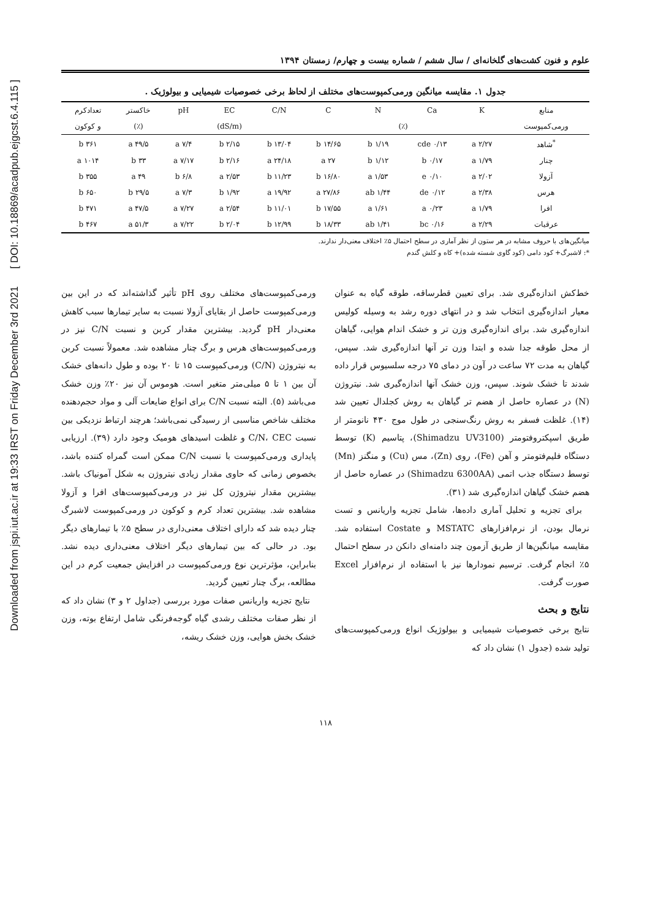Downloaded from jspi.iut.ac.ir at 19:33 IRST on Friday December 3rd 2021 [ DOI: 10.18869/acadpub.ejgcst.6.4.115 ]
علوم و فنون کشت‌های گلخانه‌ای / سال ششم / شماره بیست و چهارم/ زمستان ۱۳۹۴
جدول ۱. مقایسه میانگین ورمی‌کمپوست‌های مختلف از لحاظ برخی خصوصیات شیمیایی و بیولوژیک .
| منابع | K | Ca | N | C | C/N | EC | pH | خاکستر | تعدادکرم |
| --- | --- | --- | --- | --- | --- | --- | --- | --- | --- |
| ورمی‌کمپوست | (٪) | | | | | (dS/m) | | (٪) | و کوکون |
| <sup>*</sup> شاهد | ۲/۲۷ a | ۰/۱۳ cde | ۱/۱۹ b | ۱۴/۶۵ b | ۱۳/۰۴ b | ۲/۱۵ b | ۷/۴ a | ۴۹/۵ a | ۳۶۱ b |
| چنار | ۱/۷۹ a | ۰/۱۷ b | ۱/۱۲ b | ۲۷ a | ۲۴/۱۸ a | ۲/۱۶ b | ۷/۱۷ a | ۳۳ b | ۱۰۱۴ a |
| آزولا | ۲/۰۲ a | ۰/۱۰ e | ۱/۵۳ a | ۱۶/۸۰ b | ۱۱/۲۳ b | ۲/۵۳ a | ۶/۸ b | ۴۹ a | ۳۵۵ b |
| هرس | ۲/۳۸ a | ۰/۱۲ de | ۱/۴۴ ab | ۲۷/۸۶ a | ۱۹/۹۲ a | ۱/۹۲ b | ۷/۳ a | ۲۹/۵ b | ۶۵۰ b |
| افرا | ۱/۷۹ a | ۰/۲۳ a | ۱/۶۱ a | ۱۷/۵۵ b | ۱۱/۰۱ b | ۲/۵۴ a | ۷/۲۷ a | ۴۷/۵ a | ۴۷۱ b |
| عرقیات | ۲/۲۹ a | ۰/۱۶ bc | ۱/۴۱ ab | ۱۸/۳۳ b | ۱۲/۹۹ b | ۲/۰۴ b | ۷/۲۲ a | ۵۱/۳ a | ۴۶۷ b |
میانگین‌های با حروف مشابه در هر ستون از نظر آماری در سطح احتمال ۵٪ اختلاف معنی‌دار ندارند.
*: لاشبرگ+ کود دامی (کود گاوی شسته شده)+ کاه و کلش گندم
خط‌کش اندازه‌گیری شد. برای تعیین قطرساقه، طوقه گیاه به عنوان معیار اندازه‌گیری انتخاب شد و در انتهای دوره رشد به وسیله کولیس اندازه‌گیری شد. برای اندازه‌گیری وزن تر و خشک اندام هوایی، گیاهان از محل طوقه جدا شده و ابتدا وزن تر آنها اندازه‌گیری شد. سپس، گیاهان به مدت ۷۲ ساعت در آون در دمای ۷۵ درجه سلسیوس قرار داده شدند تا خشک شوند. سپس، وزن خشک آنها اندازه‌گیری شد. نیتروژن (N) در عصاره حاصل از هضم تر گیاهان به روش کجلدال تعیین شد (۱۴). غلظت فسفر به روش رنگ‌سنجی در طول موج ۴۳۰ نانومتر از طریق اسپکتروفتومتر (Shimadzu UV3100)، پتاسیم (K) توسط دستگاه فلیم‌فتومتر و آهن (Fe)، روی (Zn)، مس (Cu) و منگنز (Mn) توسط دستگاه جذب اتمی (Shimadzu 6300AA) در عصاره حاصل از هضم خشک گیاهان اندازه‌گیری شد (۳۱).
برای تجزیه و تحلیل آماری داده‌ها، شامل تجزیه واریانس و تست نرمال بودن، از نرم‌افزارهای MSTATC و Costate استفاده شد. مقایسه میانگین‌ها از طریق آزمون چند دامنه‌ای دانکن در سطح احتمال ۵٪ انجام گرفت. ترسیم نمودارها نیز با استفاده از نرم‌افزار Excel صورت گرفت.
نتایج و بحث
نتایج برخی خصوصیات شیمیایی و بیولوژیک انواع ورمی‌کمپوست‌های تولید شده (جدول ۱) نشان داد که
ورمی‌کمپوست‌های مختلف روی pH تأثیر گذاشته‌اند که در این بین ورمی‌کمپوست حاصل از بقایای آزولا نسبت به سایر تیمارها سبب کاهش معنی‌دار pH گردید. بیشترین مقدار کربن و نسبت C/N نیز در ورمی‌کمپوست‌های هرس و برگ چنار مشاهده شد. معمولاً نسبت کربن به نیتروژن (C/N) ورمی‌کمپوست ۱۵ تا ۲۰ بوده و طول دانه‌های خشک آن بین ۱ تا ۵ میلی‌متر متغیر است. هوموس آن نیز ۲۰٪ وزن خشک می‌باشد (۵). البته نسبت C/N برای انواع ضایعات آلی و مواد حجم‌دهنده مختلف شاخص مناسبی از رسیدگی نمی‌باشد؛ هرچند ارتباط نزدیکی بین نسبت C/N، CEC و غلظت اسیدهای هومیک وجود دارد (۳۹). ارزیابی پایداری ورمی‌کمپوست با نسبت C/N ممکن است گمراه کننده باشد، بخصوص زمانی که حاوی مقدار زیادی نیتروژن به شکل آمونیاک باشد. بیشترین مقدار نیتروژن کل نیز در ورمی‌کمپوست‌های افرا و آزولا مشاهده شد. بیشترین تعداد کرم و کوکون در ورمی‌کمپوست لاشبرگ چنار دیده شد که دارای اختلاف معنی‌داری در سطح ۵٪ با تیمارهای دیگر بود. در حالی که بین تیمارهای دیگر اختلاف معنی‌داری دیده نشد. بنابراین، مؤثرترین نوع ورمی‌کمپوست در افزایش جمعیت کرم در این مطالعه، برگ چنار تعیین گردید.
نتایج تجزیه واریانس صفات مورد بررسی (جداول ۲ و ۳) نشان داد که از نظر صفات مختلف رشدی گیاه گوجه‌فرنگی شامل ارتفاع بوته، وزن خشک بخش هوایی، وزن خشک ریشه،
۱۱۸